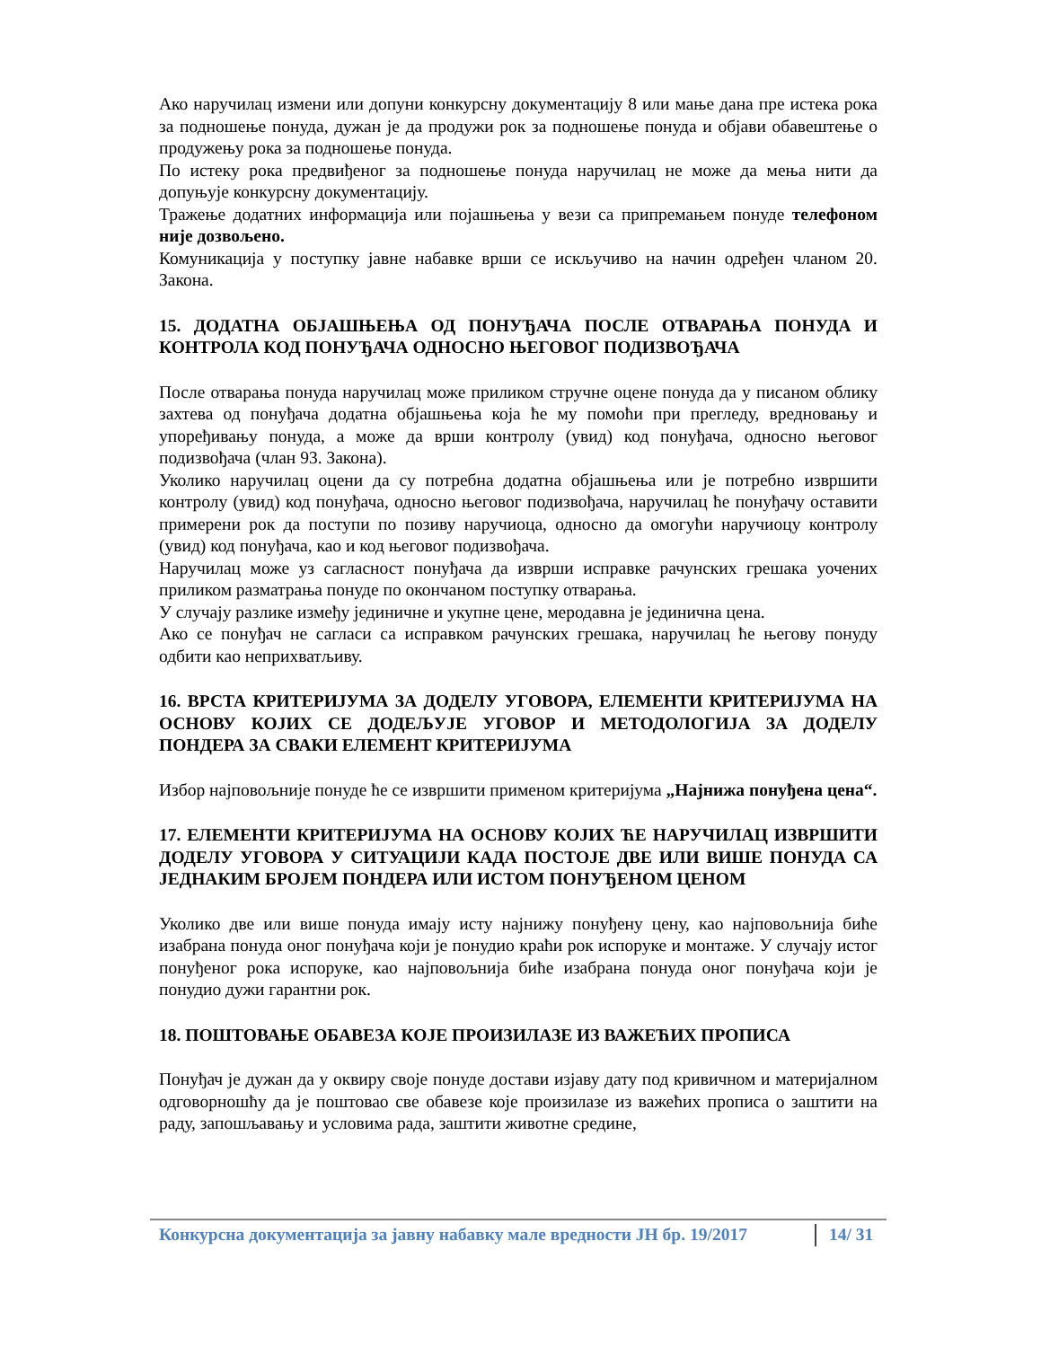Ако наручилац измени или допуни конкурсну документацију 8 или мање дана пре истека рока за подношење понуда, дужан је да продужи рок за подношење понуда и објави обавештење о продужењу рока за подношење понуда.
По истеку рока предвиђеног за подношење понуда наручилац не може да мења нити да допуњује конкурсну документацију.
Тражење додатних информација или појашњења у вези са припремањем понуде телефоном није дозвољено.
Комуникација у поступку јавне набавке врши се искључиво на начин одређен чланом 20. Закона.
15. ДОДАТНА ОБЈАШЊЕЊА ОД ПОНУЂАЧА ПОСЛЕ ОТВАРАЊА ПОНУДА И КОНТРОЛА КОД ПОНУЂАЧА ОДНОСНО ЊЕГОВОГ ПОДИЗВОЂАЧА
После отварања понуда наручилац може приликом стручне оцене понуда да у писаном облику захтева од понуђача додатна објашњења која ће му помоћи при прегледу, вредновању и упоређивању понуда, а може да врши контролу (увид) код понуђача, односно његовог подизвођача (члан 93. Закона).
Уколико наручилац оцени да су потребна додатна објашњења или је потребно извршити контролу (увид) код понуђача, односно његовог подизвођача, наручилац ће понуђачу оставити примерени рок да поступи по позиву наручиоца, односно да омогући наручиоцу контролу (увид) код понуђача, као и код његовог подизвођача.
Наручилац може уз сагласност понуђача да изврши исправке рачунских грешака уочених приликом разматрања понуде по окончаном поступку отварања.
У случају разлике између јединичне и укупне цене, меродавна је јединична цена.
Ако се понуђач не сагласи са исправком рачунских грешака, наручилац ће његову понуду одбити као неприхватљиву.
16. ВРСТА КРИТЕРИЈУМА ЗА ДОДЕЛУ УГОВОРА, ЕЛЕМЕНТИ КРИТЕРИЈУМА НА ОСНОВУ КОЈИХ СЕ ДОДЕЉУЈЕ УГОВОР И МЕТОДОЛОГИЈА ЗА ДОДЕЛУ ПОНДЕРА ЗА СВАКИ ЕЛЕМЕНТ КРИТЕРИЈУМА
Избор најповољније понуде ће се извршити применом критеријума „Најнижа понуђена цена“.
17. ЕЛЕМЕНТИ КРИТЕРИЈУМА НА ОСНОВУ КОЈИХ ЋЕ НАРУЧИЛАЦ ИЗВРШИТИ ДОДЕЛУ УГОВОРА У СИТУАЦИЈИ КАДА ПОСТОЈЕ ДВЕ ИЛИ ВИШЕ ПОНУДА СА ЈЕДНАКИМ БРОЈЕМ ПОНДЕРА ИЛИ ИСТОМ ПОНУЂЕНОМ ЦЕНОМ
Уколико две или више понуда имају исту најнижу понуђену цену, као најповољнија биће изабрана понуда оног понуђача који је понудио краћи рок испоруке и монтаже. У случају истог понуђеног рока испоруке, као најповољнија биће изабрана понуда оног понуђача који је понудио дужи гарантни рок.
18. ПОШТОВАЊЕ ОБАВЕЗА КОЈЕ ПРОИЗИЛАЗЕ ИЗ ВАЖЕЋИХ ПРОПИСА
Понуђач је дужан да у оквиру своје понуде достави изјаву дату под кривичном и материјалном одговорношћу да је поштовао све обавезе које произилазе из важећих прописа о заштити на раду, запошљавању и условима рада, заштити животне средине,
Конкурсна документација за јавну набавку мале вредности ЈН бр. 19/2017 14/ 31